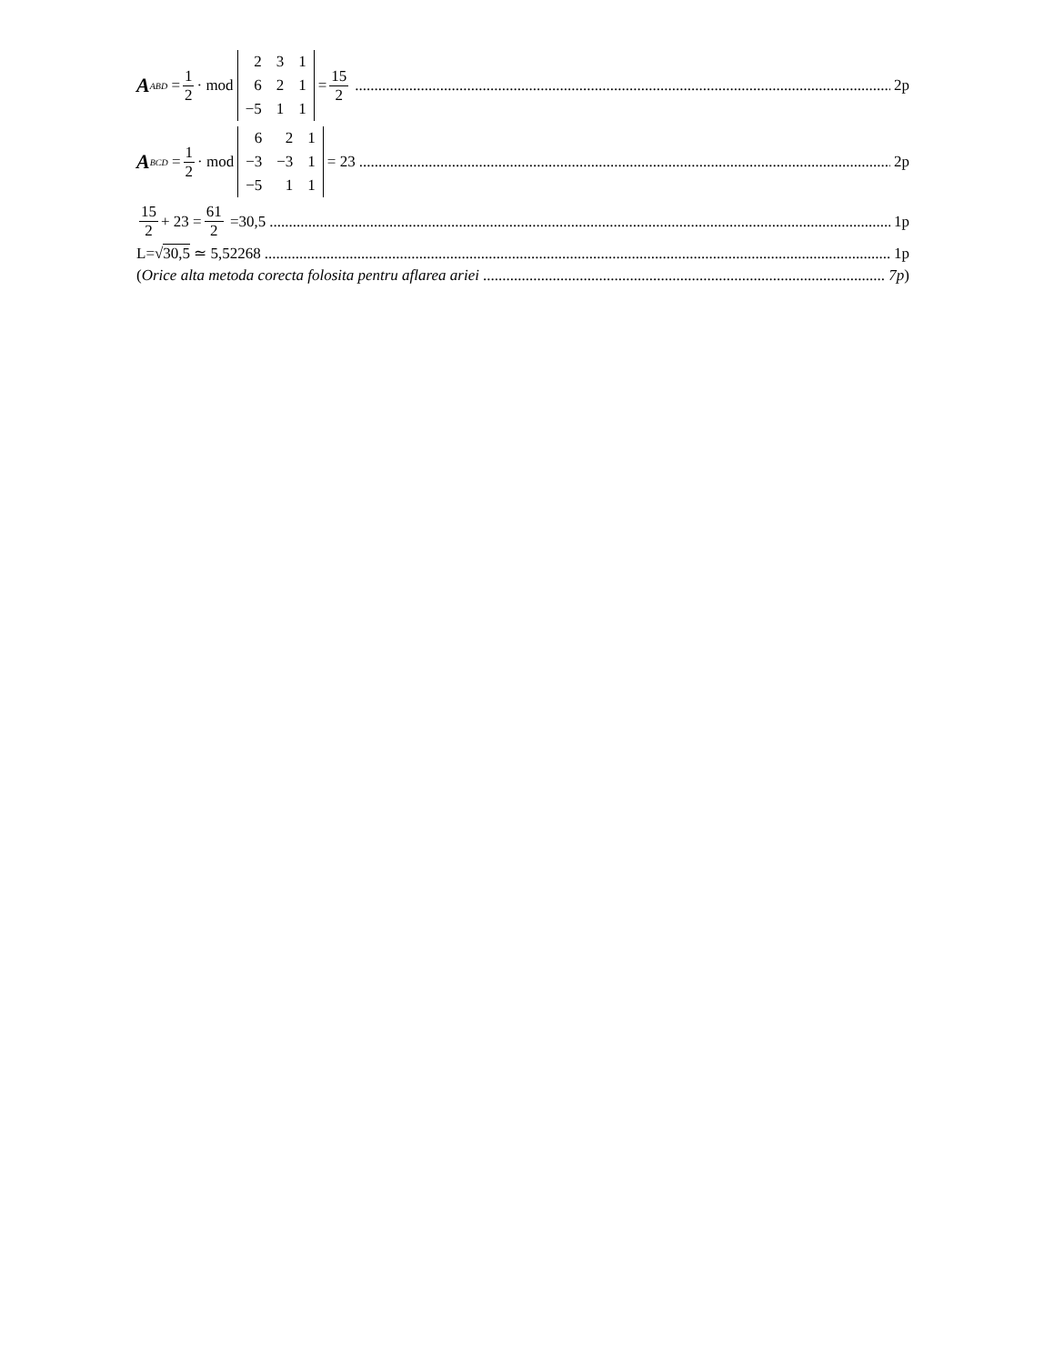A<sub>ABD</sub> = 1 2 · mod
| 2 | 3 | 1 |
| 6 | 2 | 1 |
| −5 | 1 | 1 |
= 15 2 2p
A<sub>BCD</sub> = 1 2 · mod
| 6 | 2 | 1 |
| −3 | −3 | 1 |
| −5 | 1 | 1 |
= 23 2p
15 2 + 23 = 61 2 =30,5 1p
L= √30,5 ≃ 5,52268 1p
(Orice alta metoda corecta folosita pentru aflarea ariei 7p)